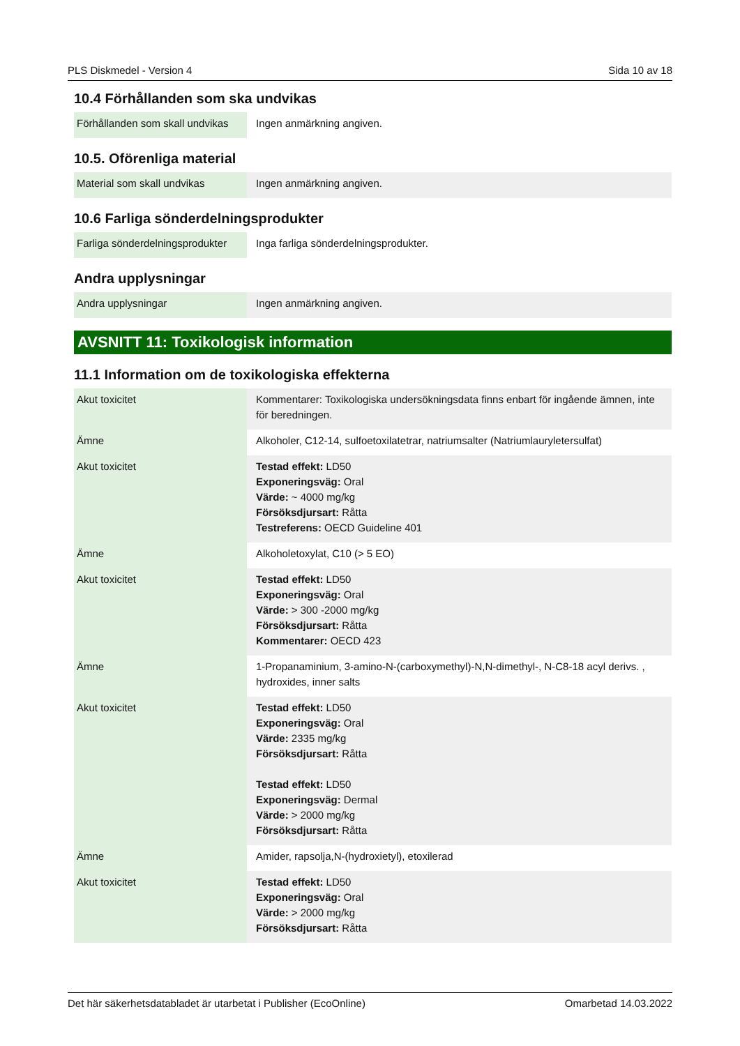PLS Diskmedel - Version 4 Sida 10 av 18
10.4 Förhållanden som ska undvikas
| Förhållanden som skall undvikas | Ingen anmärkning angiven. |
10.5. Oförenliga material
| Material som skall undvikas | Ingen anmärkning angiven. |
10.6 Farliga sönderdelningsprodukter
| Farliga sönderdelningsprodukter | Inga farliga sönderdelningsprodukter. |
Andra upplysningar
| Andra upplysningar | Ingen anmärkning angiven. |
AVSNITT 11: Toxikologisk information
11.1 Information om de toxikologiska effekterna
| Akut toxicitet | Kommentarer: Toxikologiska undersökningsdata finns enbart för ingående ämnen, inte för beredningen. |
| Ämne | Alkoholer, C12-14, sulfoetoxilatetrar, natriumsalter (Natriumlauryletersulfat) |
| Akut toxicitet | Testad effekt: LD50 Exponeringsväg: Oral Värde: ~ 4000 mg/kg Försöksdjursart: Råtta Testreferens: OECD Guideline 401 |
| Ämne | Alkoholetoxylat, C10 (> 5 EO) |
| Akut toxicitet | Testad effekt: LD50 Exponeringsväg: Oral Värde: > 300 -2000 mg/kg Försöksdjursart: Råtta Kommentarer: OECD 423 |
| Ämne | 1-Propanaminium, 3-amino-N-(carboxymethyl)-N,N-dimethyl-, N-C8-18 acyl derivs. , hydroxides, inner salts |
| Akut toxicitet | Testad effekt: LD50 Exponeringsväg: Oral Värde: 2335 mg/kg Försöksdjursart: Råtta Testad effekt: LD50 Exponeringsväg: Dermal Värde: > 2000 mg/kg Försöksdjursart: Råtta |
| Ämne | Amider, rapsolja,N-(hydroxietyl), etoxilerad |
| Akut toxicitet | Testad effekt: LD50 Exponeringsväg: Oral Värde: > 2000 mg/kg Försöksdjursart: Råtta |
Det här säkerhetsdatabladet är utarbetat i Publisher (EcoOnline) Omarbetad 14.03.2022